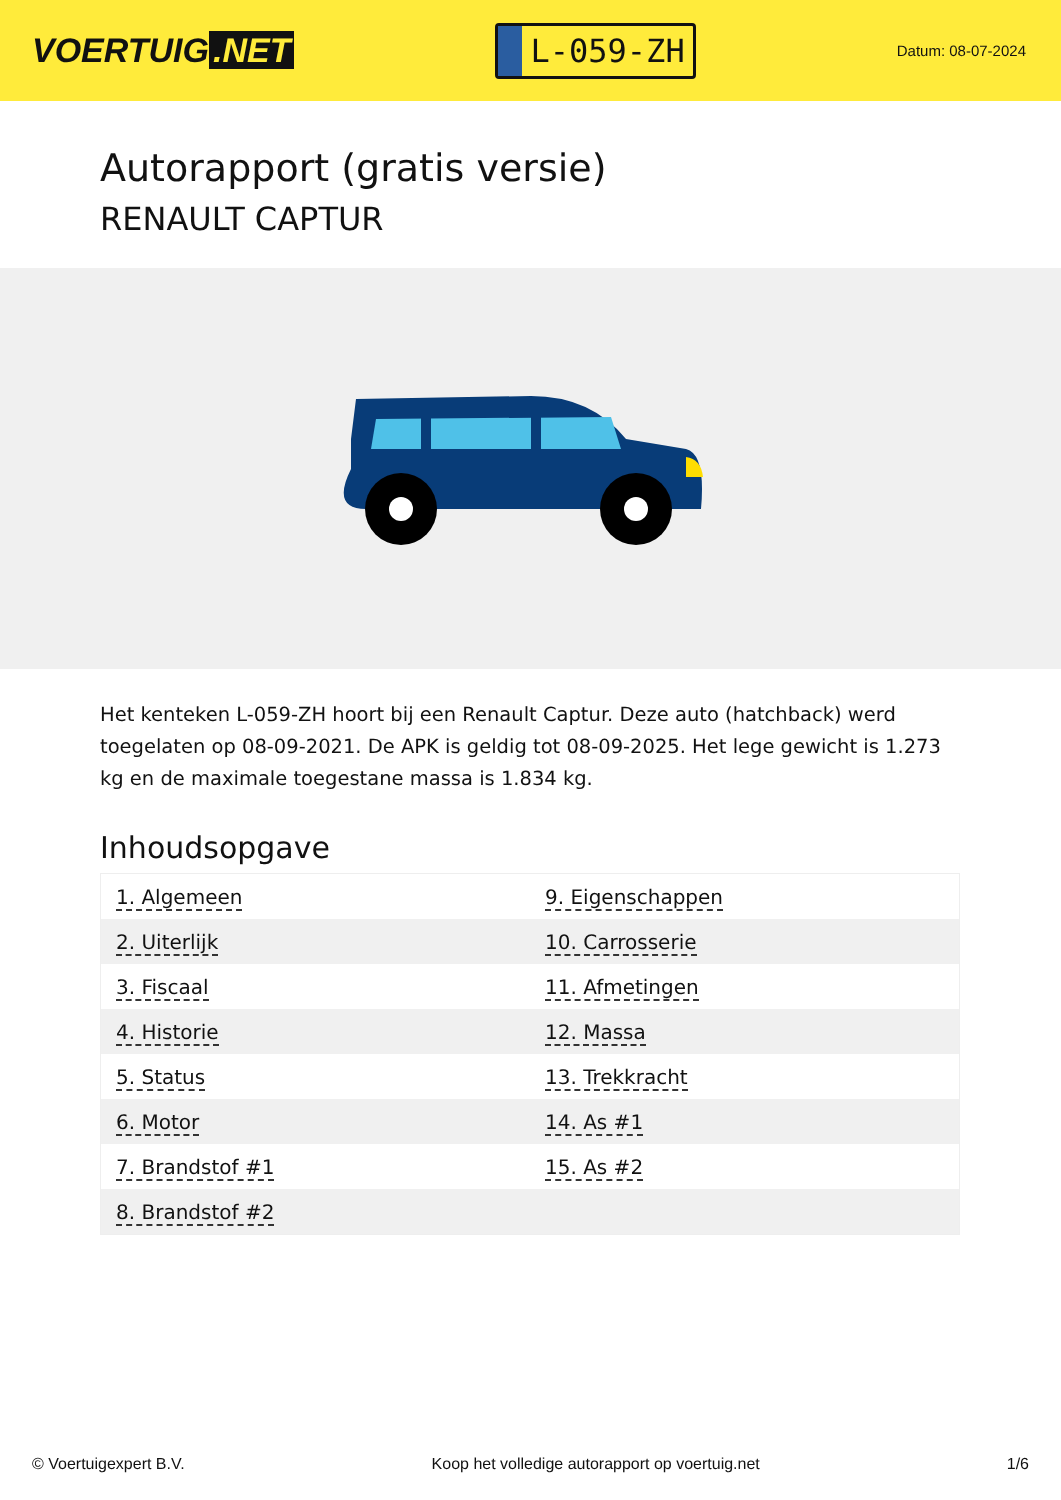VOERTUIG.NET
L-059-ZH
Datum: 08-07-2024
Autorapport (gratis versie)
RENAULT CAPTUR
Het kenteken L-059-ZH hoort bij een Renault Captur. Deze auto (hatchback) werd toegelaten op 08-09-2021. De APK is geldig tot 08-09-2025. Het lege gewicht is 1.273 kg en de maximale toegestane massa is 1.834 kg.
Inhoudsopgave
| 1. Algemeen | 9. Eigenschappen |
| 2. Uiterlijk | 10. Carrosserie |
| 3. Fiscaal | 11. Afmetingen |
| 4. Historie | 12. Massa |
| 5. Status | 13. Trekkracht |
| 6. Motor | 14. As #1 |
| 7. Brandstof #1 | 15. As #2 |
| 8. Brandstof #2 | |
© Voertuigexpert B.V. Koop het volledige autorapport op voertuig.net
1/6